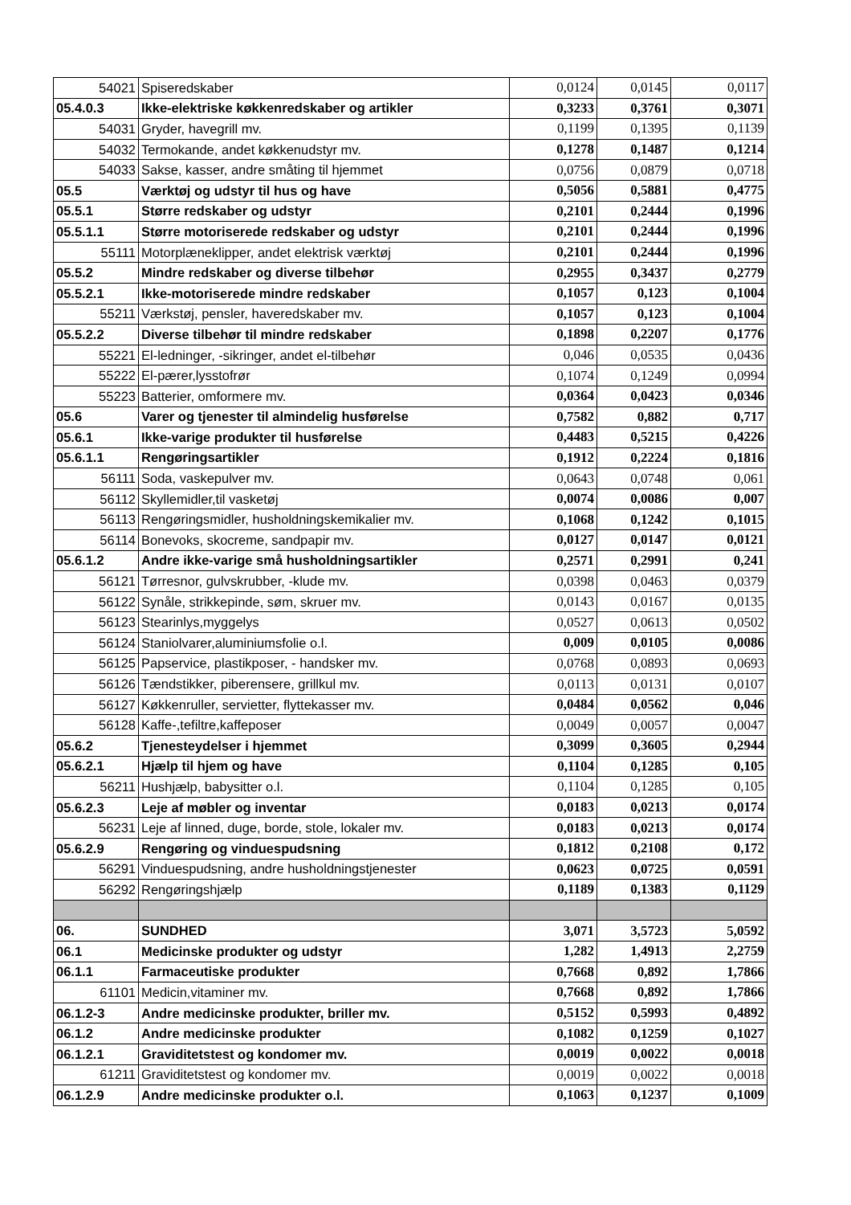| 54021 | Spiseredskaber | 0,0124 | 0,0145 | 0,0117 |
| 05.4.0.3 | Ikke-elektriske køkkenredskaber og artikler | 0,3233 | 0,3761 | 0,3071 |
| 54031 | Gryder, havegrill mv. | 0,1199 | 0,1395 | 0,1139 |
| 54032 | Termokande, andet køkkenudstyr mv. | 0,1278 | 0,1487 | 0,1214 |
| 54033 | Sakse, kasser, andre småting til hjemmet | 0,0756 | 0,0879 | 0,0718 |
| 05.5 | Værktøj og udstyr til hus og have | 0,5056 | 0,5881 | 0,4775 |
| 05.5.1 | Større redskaber og udstyr | 0,2101 | 0,2444 | 0,1996 |
| 05.5.1.1 | Større motoriserede redskaber og udstyr | 0,2101 | 0,2444 | 0,1996 |
| 55111 | Motorplæneklipper, andet elektrisk værktøj | 0,2101 | 0,2444 | 0,1996 |
| 05.5.2 | Mindre redskaber og diverse tilbehør | 0,2955 | 0,3437 | 0,2779 |
| 05.5.2.1 | Ikke-motoriserede mindre redskaber | 0,1057 | 0,123 | 0,1004 |
| 55211 | Værkstøj, pensler, haveredskaber mv. | 0,1057 | 0,123 | 0,1004 |
| 05.5.2.2 | Diverse tilbehør til mindre redskaber | 0,1898 | 0,2207 | 0,1776 |
| 55221 | El-ledninger, -sikringer, andet el-tilbehør | 0,046 | 0,0535 | 0,0436 |
| 55222 | El-pærer,lysstofrør | 0,1074 | 0,1249 | 0,0994 |
| 55223 | Batterier, omformere mv. | 0,0364 | 0,0423 | 0,0346 |
| 05.6 | Varer og tjenester til almindelig husførelse | 0,7582 | 0,882 | 0,717 |
| 05.6.1 | Ikke-varige produkter til husførelse | 0,4483 | 0,5215 | 0,4226 |
| 05.6.1.1 | Rengøringsartikler | 0,1912 | 0,2224 | 0,1816 |
| 56111 | Soda, vaskepulver mv. | 0,0643 | 0,0748 | 0,061 |
| 56112 | Skyllemidler,til vasketøj | 0,0074 | 0,0086 | 0,007 |
| 56113 | Rengøringsmidler, husholdningskemikalier mv. | 0,1068 | 0,1242 | 0,1015 |
| 56114 | Bonevoks, skocreme, sandpapir mv. | 0,0127 | 0,0147 | 0,0121 |
| 05.6.1.2 | Andre ikke-varige små husholdningsartikler | 0,2571 | 0,2991 | 0,241 |
| 56121 | Tørresnor, gulvskrubber, -klude mv. | 0,0398 | 0,0463 | 0,0379 |
| 56122 | Synåle, strikkepinde, søm, skruer mv. | 0,0143 | 0,0167 | 0,0135 |
| 56123 | Stearinlys,myggelys | 0,0527 | 0,0613 | 0,0502 |
| 56124 | Staniolvarer,aluminiumsfolie o.l. | 0,009 | 0,0105 | 0,0086 |
| 56125 | Papservice, plastikposer, - handsker mv. | 0,0768 | 0,0893 | 0,0693 |
| 56126 | Tændstikker, piberensere, grillkul mv. | 0,0113 | 0,0131 | 0,0107 |
| 56127 | Køkkenruller, servietter, flyttekasser mv. | 0,0484 | 0,0562 | 0,046 |
| 56128 | Kaffe-,tefiltre,kaffeposer | 0,0049 | 0,0057 | 0,0047 |
| 05.6.2 | Tjenesteydelser i hjemmet | 0,3099 | 0,3605 | 0,2944 |
| 05.6.2.1 | Hjælp til hjem og have | 0,1104 | 0,1285 | 0,105 |
| 56211 | Hushjælp, babysitter o.l. | 0,1104 | 0,1285 | 0,105 |
| 05.6.2.3 | Leje af møbler og inventar | 0,0183 | 0,0213 | 0,0174 |
| 56231 | Leje af linned, duge, borde, stole, lokaler mv. | 0,0183 | 0,0213 | 0,0174 |
| 05.6.2.9 | Rengøring og vinduespudsning | 0,1812 | 0,2108 | 0,172 |
| 56291 | Vinduespudsning, andre husholdningstjenester | 0,0623 | 0,0725 | 0,0591 |
| 56292 | Rengøringshjælp | 0,1189 | 0,1383 | 0,1129 |
| 06. | SUNDHED | 3,071 | 3,5723 | 5,0592 |
| 06.1 | Medicinske produkter og udstyr | 1,282 | 1,4913 | 2,2759 |
| 06.1.1 | Farmaceutiske produkter | 0,7668 | 0,892 | 1,7866 |
| 61101 | Medicin,vitaminer mv. | 0,7668 | 0,892 | 1,7866 |
| 06.1.2-3 | Andre medicinske produkter, briller mv. | 0,5152 | 0,5993 | 0,4892 |
| 06.1.2 | Andre medicinske produkter | 0,1082 | 0,1259 | 0,1027 |
| 06.1.2.1 | Graviditetstest og kondomer mv. | 0,0019 | 0,0022 | 0,0018 |
| 61211 | Graviditetstest og kondomer mv. | 0,0019 | 0,0022 | 0,0018 |
| 06.1.2.9 | Andre medicinske produkter o.l. | 0,1063 | 0,1237 | 0,1009 |